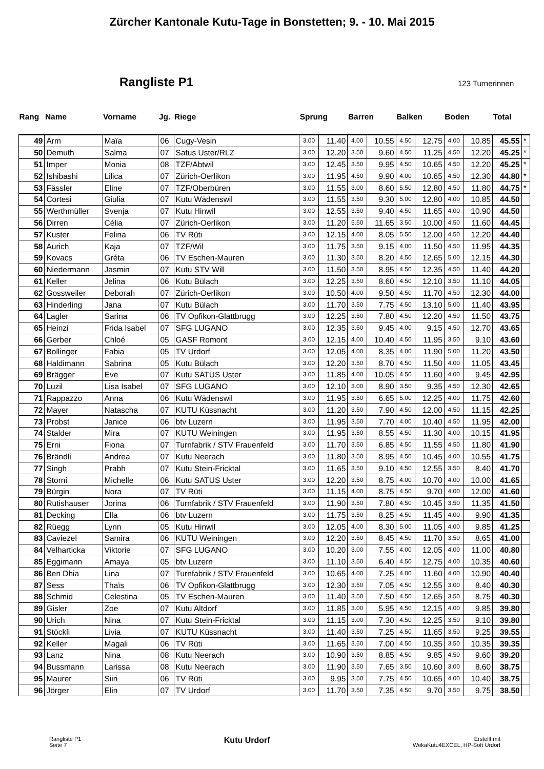Zürcher Kantonale Kutu-Tage in Bonstetten; 9. - 10. Mai 2015
Rangliste P1
123 Turnerinnen
| Rang | Name | Vorname | Jg. | Riege | Sprung | | Barren | | Balken | | Boden | | Total | |
| --- | --- | --- | --- | --- | --- | --- | --- | --- | --- | --- | --- | --- | --- | --- |
| 49 | Arm | Maïa | 06 | Cugy-Vesin | 3.00 | 11.40 | 4.00 | 10.55 | 4.50 | 12.75 | 4.00 | 10.85 | 45.55 | * |
| 50 | Demuth | Salma | 07 | Satus Uster/RLZ | 3.00 | 12.20 | 3.50 | 9.60 | 4.50 | 11.25 | 4.50 | 12.20 | 45.25 | * |
| 51 | Imper | Monia | 08 | TZF/Abtwil | 3.00 | 12.45 | 3.50 | 9.95 | 4.50 | 10.65 | 4.50 | 12.20 | 45.25 | * |
| 52 | Ishibashi | Lilica | 07 | Zürich-Oerlikon | 3.00 | 11.95 | 4.50 | 9.90 | 4.00 | 10.65 | 4.50 | 12.30 | 44.80 | * |
| 53 | Fässler | Eline | 07 | TZF/Oberbüren | 3.00 | 11.55 | 3.00 | 8.60 | 5.50 | 12.80 | 4.50 | 11.80 | 44.75 | * |
| 54 | Cortesi | Giulia | 07 | Kutu Wädenswil | 3.00 | 11.55 | 3.50 | 9.30 | 5.00 | 12.80 | 4.00 | 10.85 | 44.50 | |
| 55 | Werthmüller | Svenja | 07 | Kutu Hinwil | 3.00 | 12.55 | 3.50 | 9.40 | 4.50 | 11.65 | 4.00 | 10.90 | 44.50 | |
| 56 | Dirren | Célia | 07 | Zürich-Oerlikon | 3.00 | 11.20 | 5.50 | 11.65 | 3.50 | 10.00 | 4.50 | 11.60 | 44.45 | |
| 57 | Kuster | Felina | 06 | TV Rüti | 3.00 | 12.15 | 4.00 | 8.05 | 5.50 | 12.00 | 4.50 | 12.20 | 44.40 | |
| 58 | Aurich | Kaja | 07 | TZF/Wil | 3.00 | 11.75 | 3.50 | 9.15 | 4.00 | 11.50 | 4.50 | 11.95 | 44.35 | |
| 59 | Kovacs | Gréta | 06 | TV Eschen-Mauren | 3.00 | 11.30 | 3.50 | 8.20 | 4.50 | 12.65 | 5.00 | 12.15 | 44.30 | |
| 60 | Niedermann | Jasmin | 07 | Kutu STV Will | 3.00 | 11.50 | 3.50 | 8.95 | 4.50 | 12.35 | 4.50 | 11.40 | 44.20 | |
| 61 | Keller | Jelina | 06 | Kutu Bülach | 3.00 | 12.25 | 3.50 | 8.60 | 4.50 | 12.10 | 3.50 | 11.10 | 44.05 | |
| 62 | Gossweiler | Deborah | 07 | Zürich-Oerlikon | 3.00 | 10.50 | 4.00 | 9.50 | 4.50 | 11.70 | 4.50 | 12.30 | 44.00 | |
| 63 | Hinderling | Jana | 07 | Kutu Bülach | 3.00 | 11.70 | 3.50 | 7.75 | 4.50 | 13.10 | 5.00 | 11.40 | 43.95 | |
| 64 | Lagler | Sarina | 06 | TV Opfikon-Glattbrugg | 3.00 | 12.25 | 3.50 | 7.80 | 4.50 | 12.20 | 4.50 | 11.50 | 43.75 | |
| 65 | Heinzi | Frida Isabel | 07 | SFG LUGANO | 3.00 | 12.35 | 3.50 | 9.45 | 4.00 | 9.15 | 4.50 | 12.70 | 43.65 | |
| 66 | Gerber | Chloé | 05 | GASF Romont | 3.00 | 12.15 | 4.00 | 10.40 | 4.50 | 11.95 | 3.50 | 9.10 | 43.60 | |
| 67 | Bollinger | Fabia | 05 | TV Urdorf | 3.00 | 12.05 | 4.00 | 8.35 | 4.00 | 11.90 | 5.00 | 11.20 | 43.50 | |
| 68 | Haldimann | Sabrina | 05 | Kutu Bülach | 3.00 | 12.20 | 3.50 | 8.70 | 4.50 | 11.50 | 4.00 | 11.05 | 43.45 | |
| 69 | Brägger | Eve | 07 | Kutu SATUS Uster | 3.00 | 11.85 | 4.00 | 10.05 | 4.50 | 11.60 | 4.00 | 9.45 | 42.95 | |
| 70 | Luzil | Lisa Isabel | 07 | SFG LUGANO | 3.00 | 12.10 | 3.00 | 8.90 | 3.50 | 9.35 | 4.50 | 12.30 | 42.65 | |
| 71 | Rappazzo | Anna | 06 | Kutu Wädenswil | 3.00 | 11.95 | 3.50 | 6.65 | 5.00 | 12.25 | 4.00 | 11.75 | 42.60 | |
| 72 | Mayer | Natascha | 07 | KUTU Küssnacht | 3.00 | 11.20 | 3.50 | 7.90 | 4.50 | 12.00 | 4.50 | 11.15 | 42.25 | |
| 73 | Probst | Janice | 06 | btv Luzern | 3.00 | 11.95 | 3.50 | 7.70 | 4.00 | 10.40 | 4.50 | 11.95 | 42.00 | |
| 74 | Stalder | Mira | 07 | KUTU Weiningen | 3.00 | 11.95 | 3.50 | 8.55 | 4.50 | 11.30 | 4.00 | 10.15 | 41.95 | |
| 75 | Erni | Fiona | 07 | Turnfabrik / STV Frauenfeld | 3.00 | 11.70 | 3.50 | 6.85 | 4.50 | 11.55 | 4.50 | 11.80 | 41.90 | |
| 76 | Brändli | Andrea | 07 | Kutu Neerach | 3.00 | 11.80 | 3.50 | 8.95 | 4.50 | 10.45 | 4.00 | 10.55 | 41.75 | |
| 77 | Singh | Prabh | 07 | Kutu Stein-Fricktal | 3.00 | 11.65 | 3.50 | 9.10 | 4.50 | 12.55 | 3.50 | 8.40 | 41.70 | |
| 78 | Storni | Michelle | 06 | Kutu SATUS Uster | 3.00 | 12.20 | 3.50 | 8.75 | 4.00 | 10.70 | 4.00 | 10.00 | 41.65 | |
| 79 | Bürgin | Nora | 07 | TV Rüti | 3.00 | 11.15 | 4.00 | 8.75 | 4.50 | 9.70 | 4.00 | 12.00 | 41.60 | |
| 80 | Rutishauser | Jorina | 06 | Turnfabrik / STV Frauenfeld | 3.00 | 11.90 | 3.50 | 7.80 | 4.50 | 10.45 | 3.50 | 11.35 | 41.50 | |
| 81 | Decking | Ella | 06 | btv Luzern | 3.00 | 11.75 | 3.50 | 8.25 | 4.50 | 11.45 | 4.00 | 9.90 | 41.35 | |
| 82 | Rüegg | Lynn | 05 | Kutu Hinwil | 3.00 | 12.05 | 4.00 | 8.30 | 5.00 | 11.05 | 4.00 | 9.85 | 41.25 | |
| 83 | Caviezel | Samira | 06 | KUTU Weiningen | 3.00 | 12.20 | 3.50 | 8.45 | 4.50 | 11.70 | 3.50 | 8.65 | 41.00 | |
| 84 | Velharticka | Viktorie | 07 | SFG LUGANO | 3.00 | 10.20 | 3.00 | 7.55 | 4.00 | 12.05 | 4.00 | 11.00 | 40.80 | |
| 85 | Eggimann | Amaya | 05 | btv Luzern | 3.00 | 11.10 | 3.50 | 6.40 | 4.50 | 12.75 | 4.00 | 10.35 | 40.60 | |
| 86 | Ben Dhia | Lina | 07 | Turnfabrik / STV Frauenfeld | 3.00 | 10.65 | 4.00 | 7.25 | 4.00 | 11.60 | 4.00 | 10.90 | 40.40 | |
| 87 | Sess | Thaïs | 06 | TV Opfikon-Glattbrugg | 3.00 | 12.30 | 3.50 | 7.05 | 4.50 | 12.55 | 3.00 | 8.40 | 40.30 | |
| 88 | Schmid | Celestina | 05 | TV Eschen-Mauren | 3.00 | 11.40 | 3.50 | 7.50 | 4.50 | 12.65 | 3.50 | 8.75 | 40.30 | |
| 89 | Gisler | Zoe | 07 | Kutu Altdorf | 3.00 | 11.85 | 3.00 | 5.95 | 4.50 | 12.15 | 4.00 | 9.85 | 39.80 | |
| 90 | Urich | Nina | 07 | Kutu Stein-Fricktal | 3.00 | 11.15 | 3.00 | 7.30 | 4.50 | 12.25 | 3.50 | 9.10 | 39.80 | |
| 91 | Stöckli | Livia | 07 | KUTU Küssnacht | 3.00 | 11.40 | 3.50 | 7.25 | 4.50 | 11.65 | 3.50 | 9.25 | 39.55 | |
| 92 | Keller | Magali | 06 | TV Rüti | 3.00 | 11.65 | 3.50 | 7.00 | 4.50 | 10.35 | 3.50 | 10.35 | 39.35 | |
| 93 | Lanz | Nina | 08 | Kutu Neerach | 3.00 | 10.90 | 3.50 | 8.85 | 4.50 | 9.85 | 4.50 | 9.60 | 39.20 | |
| 94 | Bussmann | Larissa | 08 | Kutu Neerach | 3.00 | 11.90 | 3.50 | 7.65 | 3.50 | 10.60 | 3.00 | 8.60 | 38.75 | |
| 95 | Maurer | Siiri | 06 | TV Rüti | 3.00 | 9.95 | 3.50 | 7.75 | 4.50 | 10.65 | 4.00 | 10.40 | 38.75 | |
| 96 | Jörger | Elin | 07 | TV Urdorf | 3.00 | 11.70 | 3.50 | 7.35 | 4.50 | 9.70 | 3.50 | 9.75 | 38.50 | |
Rangliste P1
Seite 7
Kutu Urdorf
Erstellt mit
WekaKutu4EXCEL, HP-Soft Urdorf